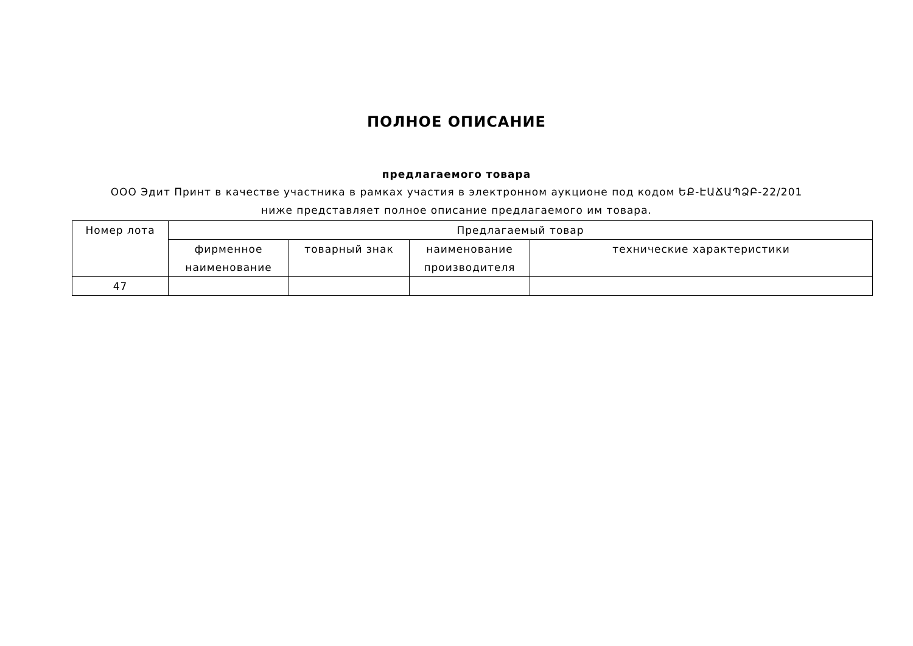ПОЛНОЕ ОПИСАНИЕ
предлагаемого товара
ООО Эдит Принт в качестве участника в рамках участия в электронном аукционе под кодом ԵՔ-ԷԱՃԱՊՁԲ-22/201 ниже представляет полное описание предлагаемого им товара.
| Номер лота | Предлагаемый товар | | | |
| --- | --- | --- | --- | --- |
| | фирменное наименование | товарный знак | наименование производителя | технические характеристики |
| 47 | | | | |